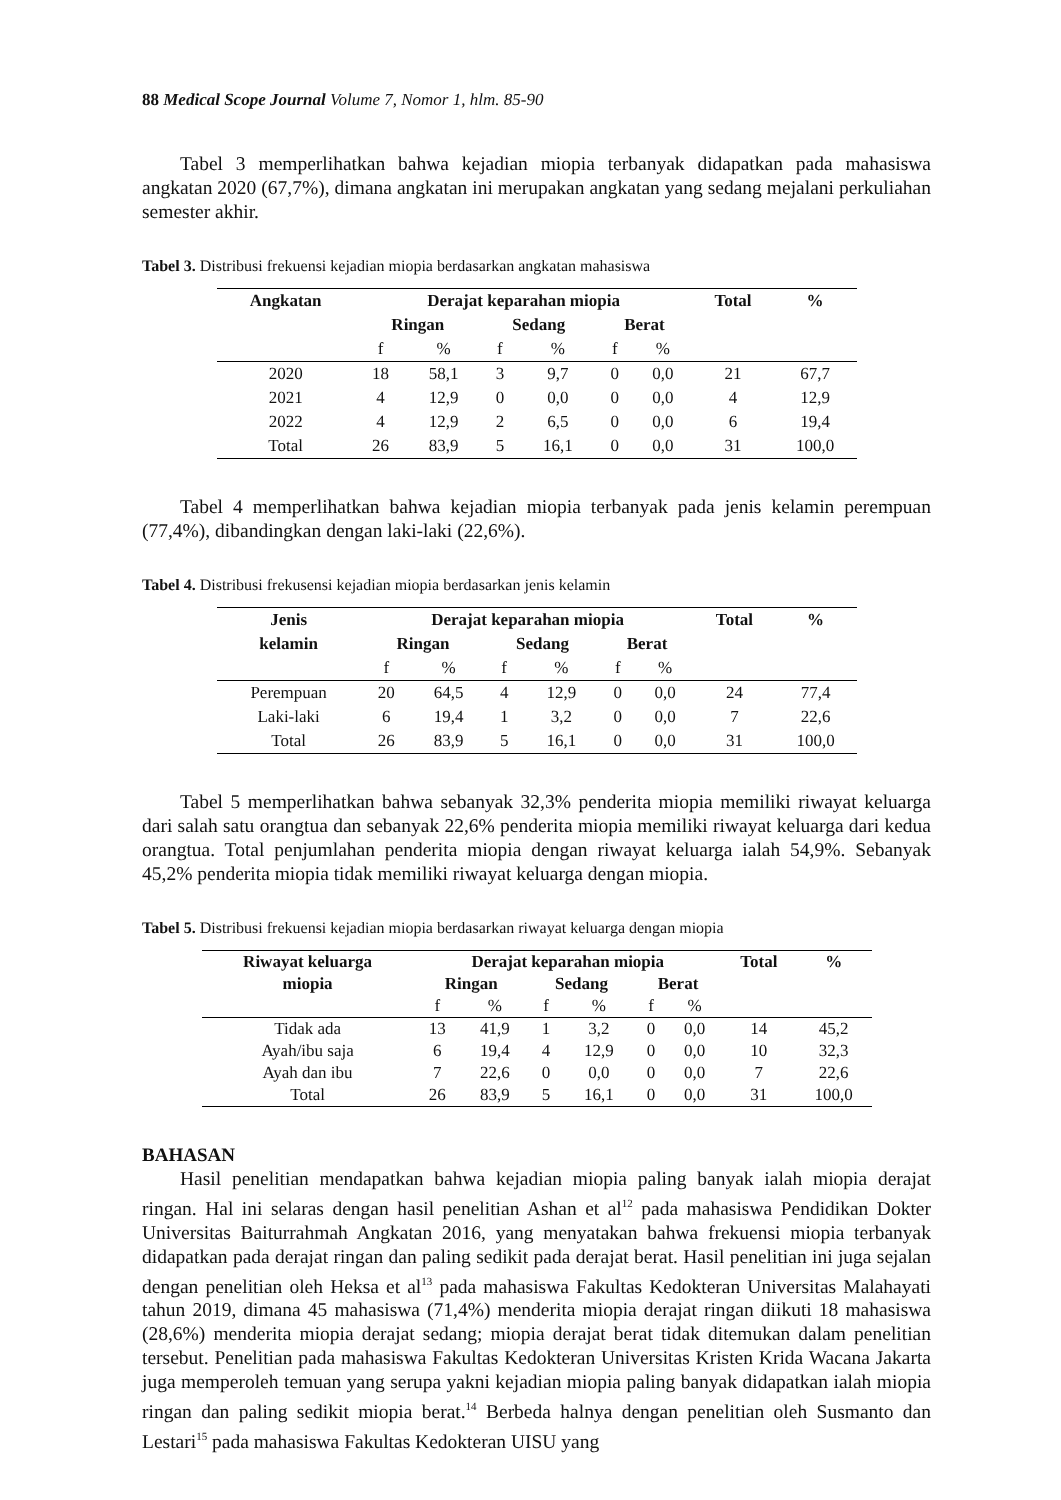88 Medical Scope Journal Volume 7, Nomor 1, hlm. 85-90
Tabel 3 memperlihatkan bahwa kejadian miopia terbanyak didapatkan pada mahasiswa angkatan 2020 (67,7%), dimana angkatan ini merupakan angkatan yang sedang mejalani perkuliahan semester akhir.
Tabel 3. Distribusi frekuensi kejadian miopia berdasarkan angkatan mahasiswa
| Angkatan | Derajat keparahan miopia | | | | | | Total | % |
| --- | --- | --- | --- | --- | --- | --- | --- | --- |
| | Ringan | | Sedang | | Berat | | | |
| | f | % | f | % | f | % | | |
| 2020 | 18 | 58,1 | 3 | 9,7 | 0 | 0,0 | 21 | 67,7 |
| 2021 | 4 | 12,9 | 0 | 0,0 | 0 | 0,0 | 4 | 12,9 |
| 2022 | 4 | 12,9 | 2 | 6,5 | 0 | 0,0 | 6 | 19,4 |
| Total | 26 | 83,9 | 5 | 16,1 | 0 | 0,0 | 31 | 100,0 |
Tabel 4 memperlihatkan bahwa kejadian miopia terbanyak pada jenis kelamin perempuan (77,4%), dibandingkan dengan laki-laki (22,6%).
Tabel 4. Distribusi frekusensi kejadian miopia berdasarkan jenis kelamin
| Jenis kelamin | Derajat keparahan miopia | | | | | | Total | % |
| --- | --- | --- | --- | --- | --- | --- | --- | --- |
| | Ringan | | Sedang | | Berat | | | |
| | f | % | f | % | f | % | | |
| Perempuan | 20 | 64,5 | 4 | 12,9 | 0 | 0,0 | 24 | 77,4 |
| Laki-laki | 6 | 19,4 | 1 | 3,2 | 0 | 0,0 | 7 | 22,6 |
| Total | 26 | 83,9 | 5 | 16,1 | 0 | 0,0 | 31 | 100,0 |
Tabel 5 memperlihatkan bahwa sebanyak 32,3% penderita miopia memiliki riwayat keluarga dari salah satu orangtua dan sebanyak 22,6% penderita miopia memiliki riwayat keluarga dari kedua orangtua. Total penjumlahan penderita miopia dengan riwayat keluarga ialah 54,9%. Sebanyak 45,2% penderita miopia tidak memiliki riwayat keluarga dengan miopia.
Tabel 5. Distribusi frekuensi kejadian miopia berdasarkan riwayat keluarga dengan miopia
| Riwayat keluarga miopia | Derajat keparahan miopia | | | | | | Total | % |
| --- | --- | --- | --- | --- | --- | --- | --- | --- |
| | Ringan | | Sedang | | Berat | | | |
| | f | % | f | % | f | % | | |
| Tidak ada | 13 | 41,9 | 1 | 3,2 | 0 | 0,0 | 14 | 45,2 |
| Ayah/ibu saja | 6 | 19,4 | 4 | 12,9 | 0 | 0,0 | 10 | 32,3 |
| Ayah dan ibu | 7 | 22,6 | 0 | 0,0 | 0 | 0,0 | 7 | 22,6 |
| Total | 26 | 83,9 | 5 | 16,1 | 0 | 0,0 | 31 | 100,0 |
BAHASAN
Hasil penelitian mendapatkan bahwa kejadian miopia paling banyak ialah miopia derajat ringan. Hal ini selaras dengan hasil penelitian Ashan et al<sup>12</sup> pada mahasiswa Pendidikan Dokter Universitas Baiturrahmah Angkatan 2016, yang menyatakan bahwa frekuensi miopia terbanyak didapatkan pada derajat ringan dan paling sedikit pada derajat berat. Hasil penelitian ini juga sejalan dengan penelitian oleh Heksa et al<sup>13</sup> pada mahasiswa Fakultas Kedokteran Universitas Malahayati tahun 2019, dimana 45 mahasiswa (71,4%) menderita miopia derajat ringan diikuti 18 mahasiswa (28,6%) menderita miopia derajat sedang; miopia derajat berat tidak ditemukan dalam penelitian tersebut. Penelitian pada mahasiswa Fakultas Kedokteran Universitas Kristen Krida Wacana Jakarta juga memperoleh temuan yang serupa yakni kejadian miopia paling banyak didapatkan ialah miopia ringan dan paling sedikit miopia berat.<sup>14</sup> Berbeda halnya dengan penelitian oleh Susmanto dan Lestari<sup>15</sup> pada mahasiswa Fakultas Kedokteran UISU yang